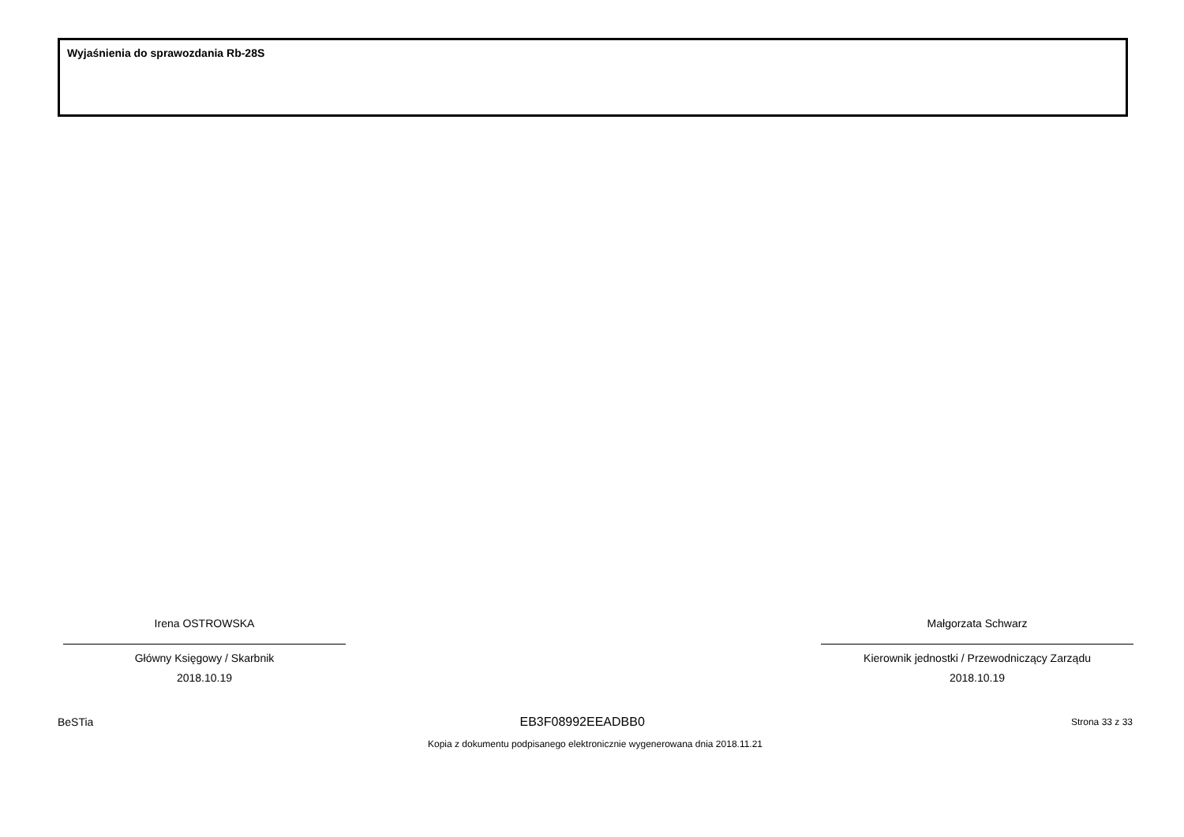Wyjaśnienia do sprawozdania Rb-28S
Irena OSTROWSKA
Główny Księgowy / Skarbnik
2018.10.19
Małgorzata Schwarz
Kierownik jednostki / Przewodniczący Zarządu
2018.10.19
BeSTia EB3F08992EEADBB0 Strona 33 z 33
Kopia z dokumentu podpisanego elektronicznie wygenerowana dnia 2018.11.21